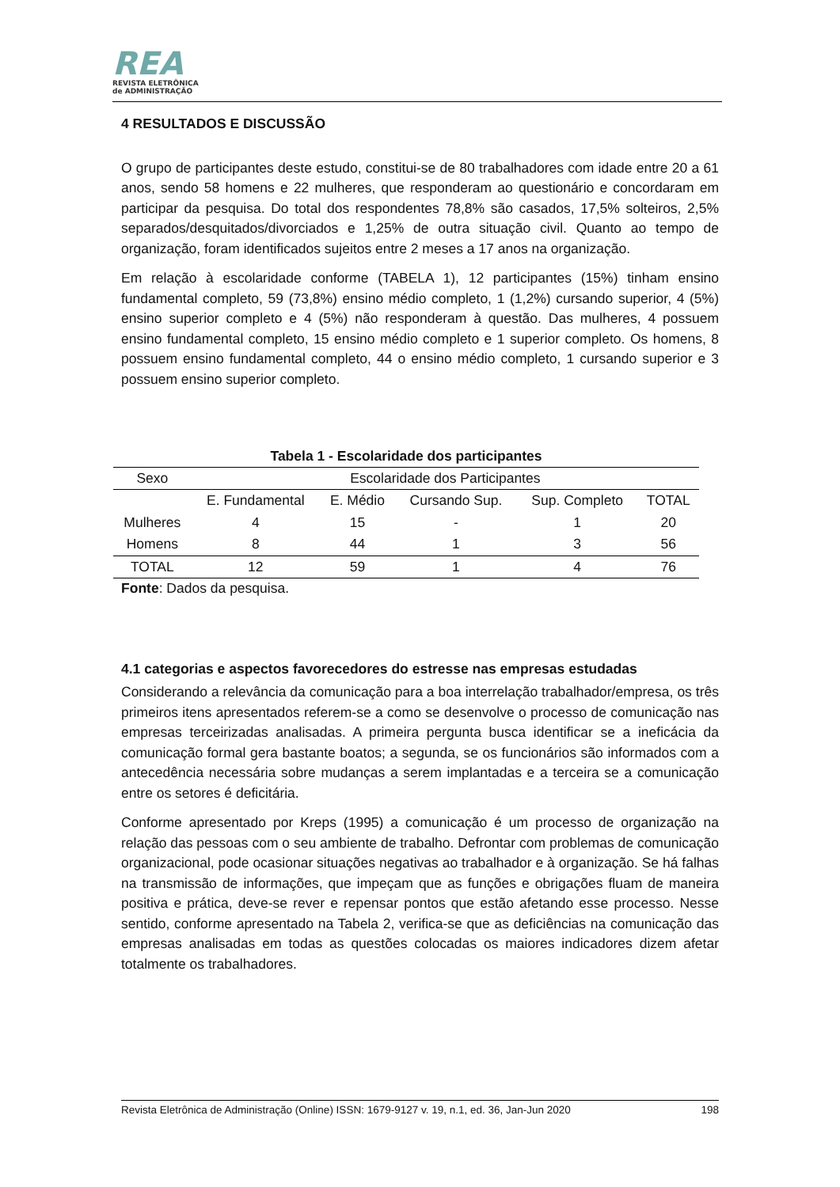REA
REVISTA ELETRÔNICA
de ADMINISTRAÇÃO
4 RESULTADOS E DISCUSSÃO
O grupo de participantes deste estudo, constitui-se de 80 trabalhadores com idade entre 20 a 61 anos, sendo 58 homens e 22 mulheres, que responderam ao questionário e concordaram em participar da pesquisa. Do total dos respondentes 78,8% são casados, 17,5% solteiros, 2,5% separados/desquitados/divorciados e 1,25% de outra situação civil. Quanto ao tempo de organização, foram identificados sujeitos entre 2 meses a 17 anos na organização.
Em relação à escolaridade conforme (TABELA 1), 12 participantes (15%) tinham ensino fundamental completo, 59 (73,8%) ensino médio completo, 1 (1,2%) cursando superior, 4 (5%) ensino superior completo e 4 (5%) não responderam à questão. Das mulheres, 4 possuem ensino fundamental completo, 15 ensino médio completo e 1 superior completo. Os homens, 8 possuem ensino fundamental completo, 44 o ensino médio completo, 1 cursando superior e 3 possuem ensino superior completo.
Tabela 1 - Escolaridade dos participantes
| Sexo | Escolaridade dos Participantes | | | | |
| --- | --- | --- | --- | --- | --- |
| | E. Fundamental | E. Médio | Cursando Sup. | Sup. Completo | TOTAL |
| Mulheres | 4 | 15 | - | 1 | 20 |
| Homens | 8 | 44 | 1 | 3 | 56 |
| TOTAL | 12 | 59 | 1 | 4 | 76 |
Fonte: Dados da pesquisa.
4.1 categorias e aspectos favorecedores do estresse nas empresas estudadas
Considerando a relevância da comunicação para a boa interrelação trabalhador/empresa, os três primeiros itens apresentados referem-se a como se desenvolve o processo de comunicação nas empresas terceirizadas analisadas. A primeira pergunta busca identificar se a ineficácia da comunicação formal gera bastante boatos; a segunda, se os funcionários são informados com a antecedência necessária sobre mudanças a serem implantadas e a terceira se a comunicação entre os setores é deficitária.
Conforme apresentado por Kreps (1995) a comunicação é um processo de organização na relação das pessoas com o seu ambiente de trabalho. Defrontar com problemas de comunicação organizacional, pode ocasionar situações negativas ao trabalhador e à organização. Se há falhas na transmissão de informações, que impeçam que as funções e obrigações fluam de maneira positiva e prática, deve-se rever e repensar pontos que estão afetando esse processo. Nesse sentido, conforme apresentado na Tabela 2, verifica-se que as deficiências na comunicação das empresas analisadas em todas as questões colocadas os maiores indicadores dizem afetar totalmente os trabalhadores.
Revista Eletrônica de Administração (Online) ISSN: 1679-9127 v. 19, n.1, ed. 36, Jan-Jun 2020 198